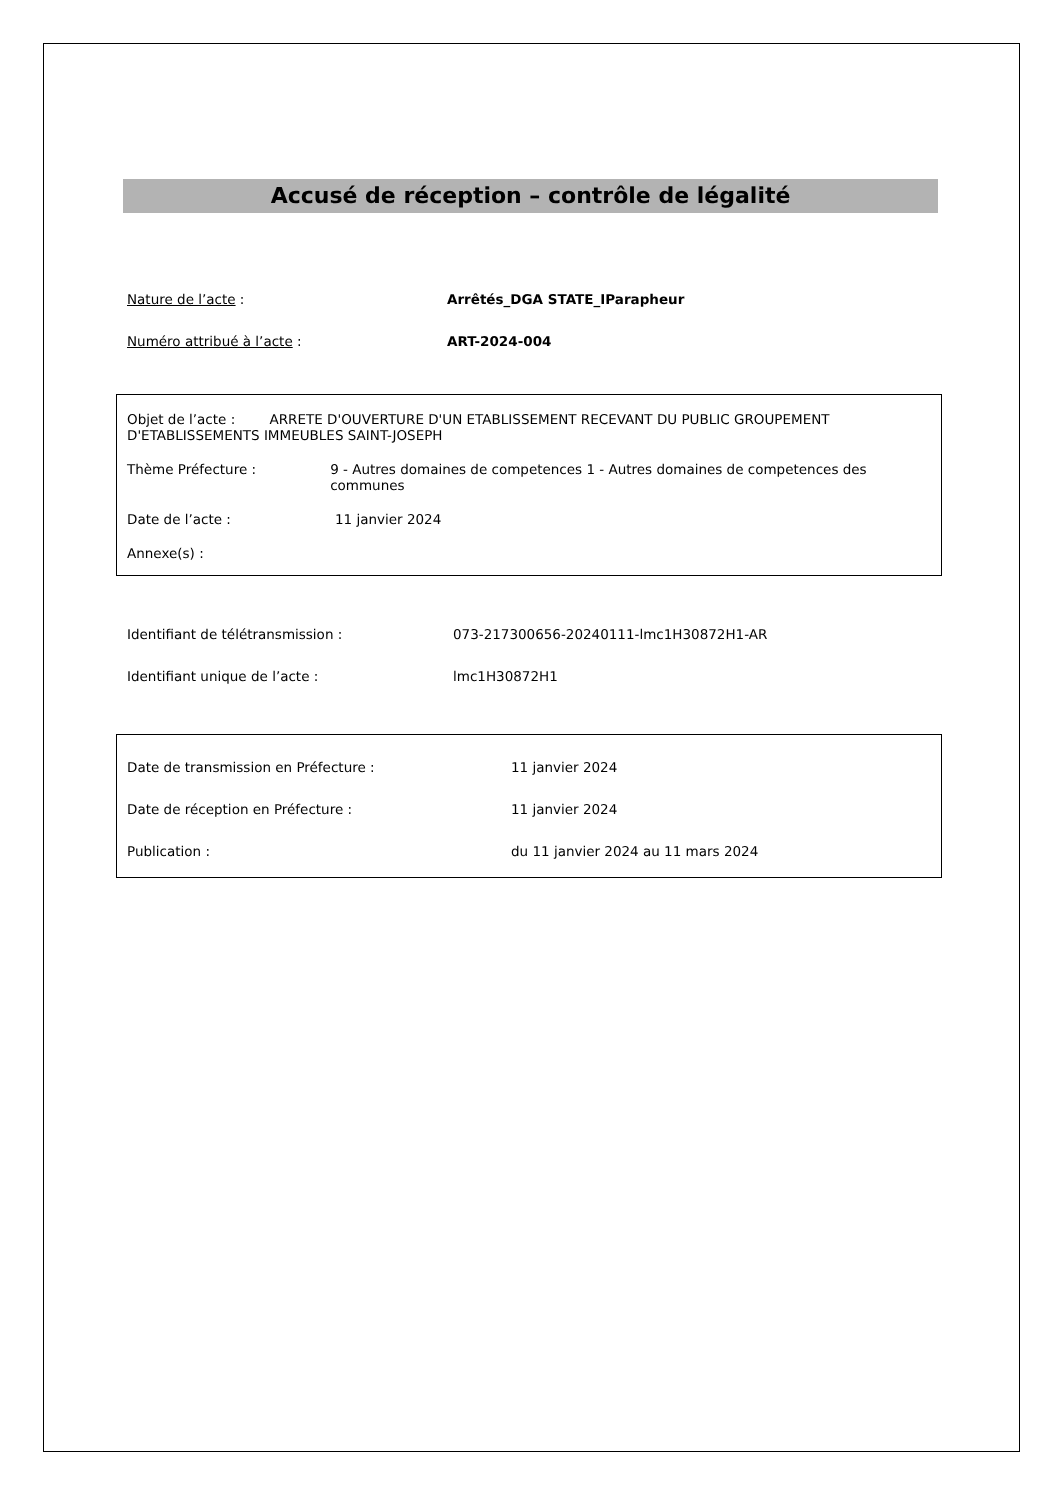Accusé de réception – contrôle de légalité
Nature de l’acte : Arrêtés_DGA STATE_IParapheur
Numéro attribué à l’acte : ART-2024-004
Objet de l’acte : ARRETE D'OUVERTURE D'UN ETABLISSEMENT RECEVANT DU PUBLIC GROUPEMENT D'ETABLISSEMENTS IMMEUBLES SAINT-JOSEPH
Thème Préfecture : 9 - Autres domaines de competences 1 - Autres domaines de competences des communes
Date de l’acte : 11 janvier 2024
Annexe(s) :
Identifiant de télétransmission : 073-217300656-20240111-lmc1H30872H1-AR
Identifiant unique de l’acte : lmc1H30872H1
Date de transmission en Préfecture : 11 janvier 2024
Date de réception en Préfecture : 11 janvier 2024
Publication : du 11 janvier 2024 au 11 mars 2024